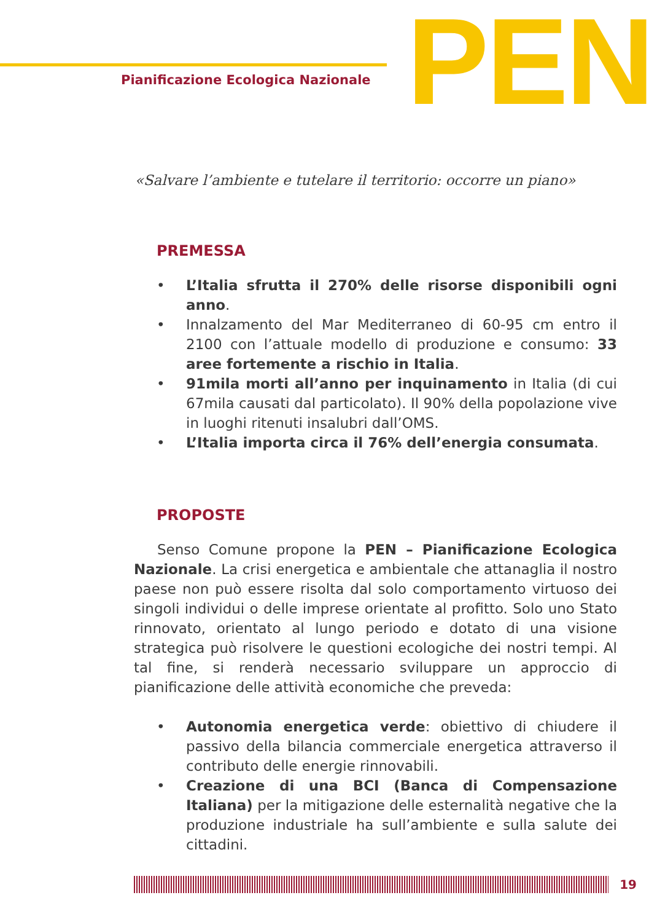Pianificazione Ecologica Nazionale
PEN
«Salvare l’ambiente e tutelare il territorio: occorre un piano»
PREMESSA
• L’Italia sfrutta il 270% delle risorse disponibili ogni anno.
• Innalzamento del Mar Mediterraneo di 60-95 cm entro il 2100 con l’attuale modello di produzione e consumo: 33 aree fortemente a rischio in Italia.
• 91mila morti all’anno per inquinamento in Italia (di cui 67mila causati dal particolato). Il 90% della popolazione vive in luoghi ritenuti insalubri dall’OMS.
• L’Italia importa circa il 76% dell’energia consumata.
PROPOSTE
Senso Comune propone la PEN – Pianificazione Ecologica Nazionale. La crisi energetica e ambientale che attanaglia il nostro paese non può essere risolta dal solo comportamento virtuoso dei singoli individui o delle imprese orientate al profitto. Solo uno Stato rinnovato, orientato al lungo periodo e dotato di una visione strategica può risolvere le questioni ecologiche dei nostri tempi. Al tal fine, si renderà necessario sviluppare un approccio di pianificazione delle attività economiche che preveda:
• Autonomia energetica verde: obiettivo di chiudere il passivo della bilancia commerciale energetica attraverso il contributo delle energie rinnovabili.
• Creazione di una BCI (Banca di Compensazione Italiana) per la mitigazione delle esternalità negative che la produzione industriale ha sull’ambiente e sulla salute dei cittadini.
19